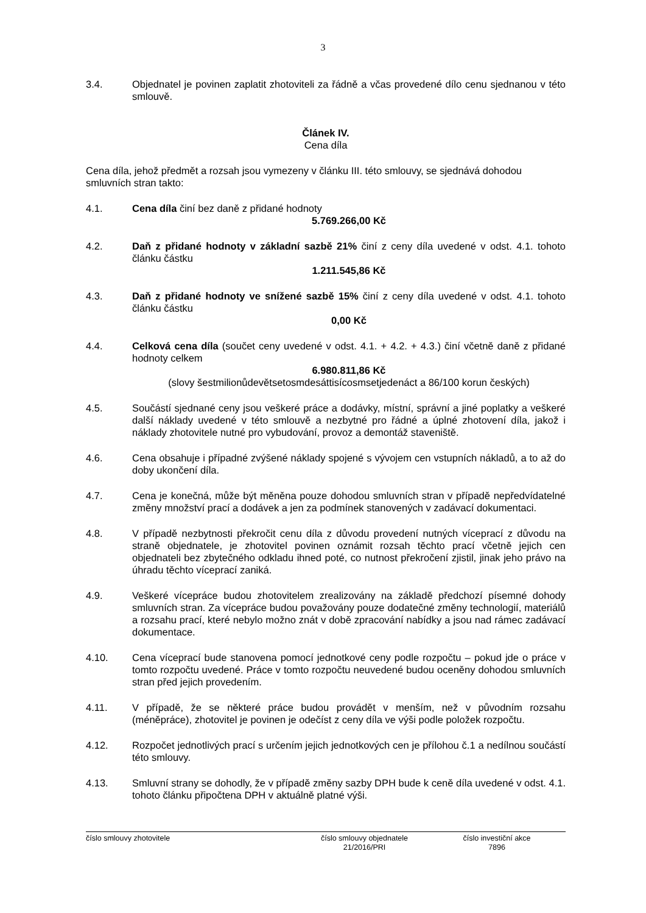3
3.4. Objednatel je povinen zaplatit zhotoviteli za řádně a včas provedené dílo cenu sjednanou v této smlouvě.
Článek IV.
Cena díla
Cena díla, jehož předmět a rozsah jsou vymezeny v článku III. této smlouvy, se sjednává dohodou smluvních stran takto:
4.1. Cena díla činí bez daně z přidané hodnoty
5.769.266,00 Kč
4.2. Daň z přidané hodnoty v základní sazbě 21% činí z ceny díla uvedené v odst. 4.1. tohoto článku částku
1.211.545,86 Kč
4.3. Daň z přidané hodnoty ve snížené sazbě 15% činí z ceny díla uvedené v odst. 4.1. tohoto článku částku
0,00 Kč
4.4. Celková cena díla (součet ceny uvedené v odst. 4.1. + 4.2. + 4.3.) činí včetně daně z přidané hodnoty celkem
6.980.811,86 Kč
(slovy šestmilionůdevětsetosmdesáttisícosmsetjedenáct a 86/100 korun českých)
4.5. Součástí sjednané ceny jsou veškeré práce a dodávky, místní, správní a jiné poplatky a veškeré další náklady uvedené v této smlouvě a nezbytné pro řádné a úplné zhotovení díla, jakož i náklady zhotovitele nutné pro vybudování, provoz a demontáž staveniště.
4.6. Cena obsahuje i případné zvýšené náklady spojené s vývojem cen vstupních nákladů, a to až do doby ukončení díla.
4.7. Cena je konečná, může být měněna pouze dohodou smluvních stran v případě nepředvídatelné změny množství prací a dodávek a jen za podmínek stanovených v zadávací dokumentaci.
4.8. V případě nezbytnosti překročit cenu díla z důvodu provedení nutných víceprací z důvodu na straně objednatele, je zhotovitel povinen oznámit rozsah těchto prací včetně jejich cen objednateli bez zbytečného odkladu ihned poté, co nutnost překročení zjistil, jinak jeho právo na úhradu těchto víceprací zaniká.
4.9. Veškeré vícepráce budou zhotovitelem zrealizovány na základě předchozí písemné dohody smluvních stran. Za vícepráce budou považovány pouze dodatečné změny technologií, materiálů a rozsahu prací, které nebylo možno znát v době zpracování nabídky a jsou nad rámec zadávací dokumentace.
4.10. Cena víceprací bude stanovena pomocí jednotkové ceny podle rozpočtu – pokud jde o práce v tomto rozpočtu uvedené. Práce v tomto rozpočtu neuvedené budou oceněny dohodou smluvních stran před jejich provedením.
4.11. V případě, že se některé práce budou provádět v menším, než v původním rozsahu (méněpráce), zhotovitel je povinen je odečíst z ceny díla ve výši podle položek rozpočtu.
4.12. Rozpočet jednotlivých prací s určením jejich jednotkových cen je přílohou č.1 a nedílnou součástí této smlouvy.
4.13. Smluvní strany se dohodly, že v případě změny sazby DPH bude k ceně díla uvedené v odst. 4.1. tohoto článku připočtena DPH v aktuálně platné výši.
číslo smlouvy zhotovitele číslo smlouvy objednatele
21/2016/PRI
číslo investiční akce
7896